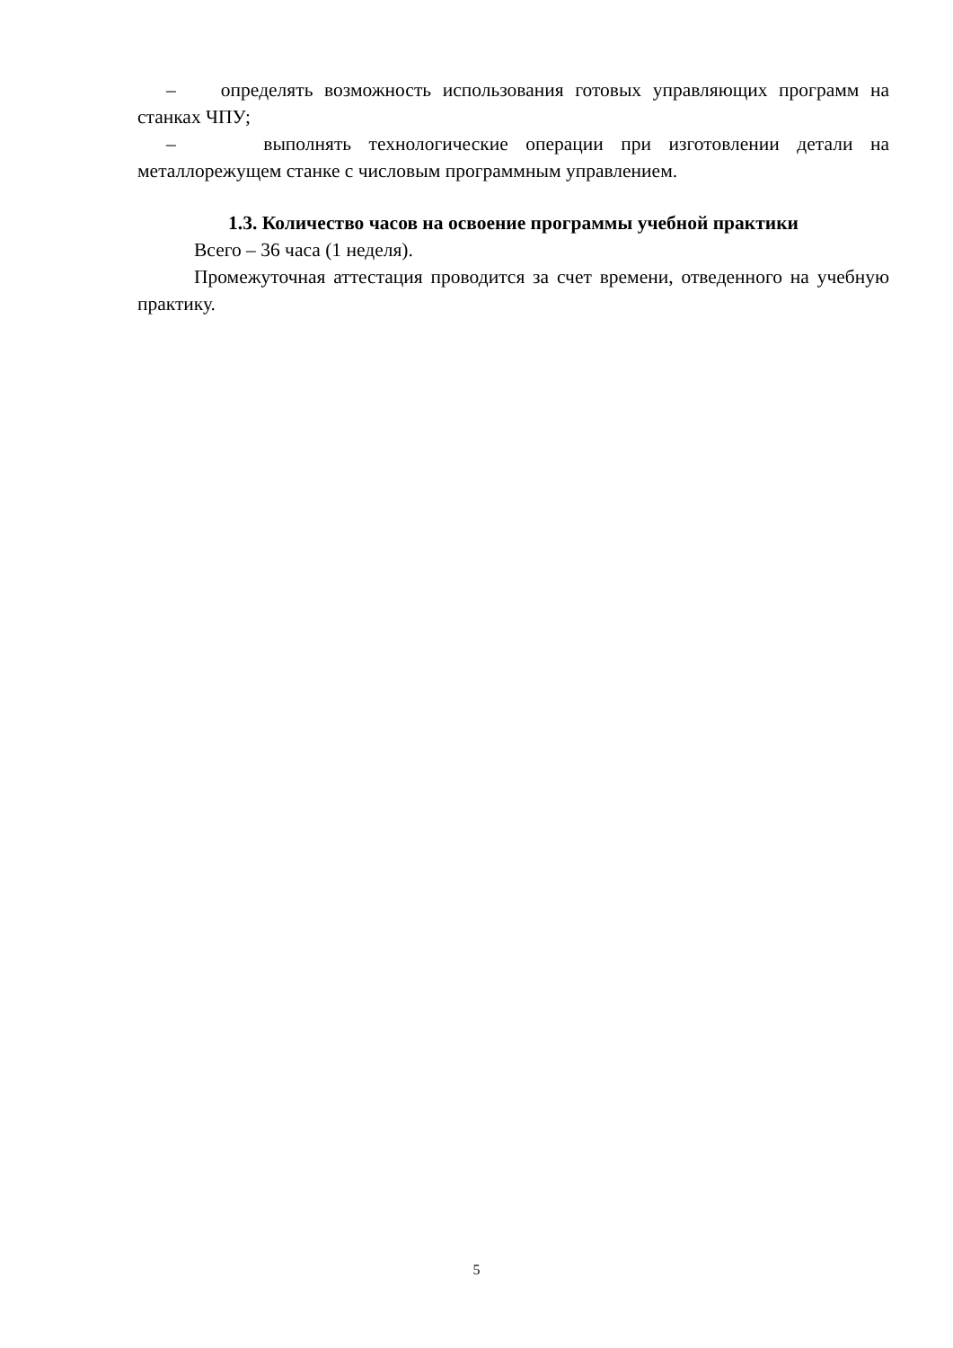– определять возможность использования готовых управляющих программ на станках ЧПУ;
– выполнять технологические операции при изготовлении детали на металлорежущем станке с числовым программным управлением.
1.3. Количество часов на освоение программы учебной практики
Всего – 36 часа (1 неделя).
Промежуточная аттестация проводится за счет времени, отведенного на учебную практику.
5